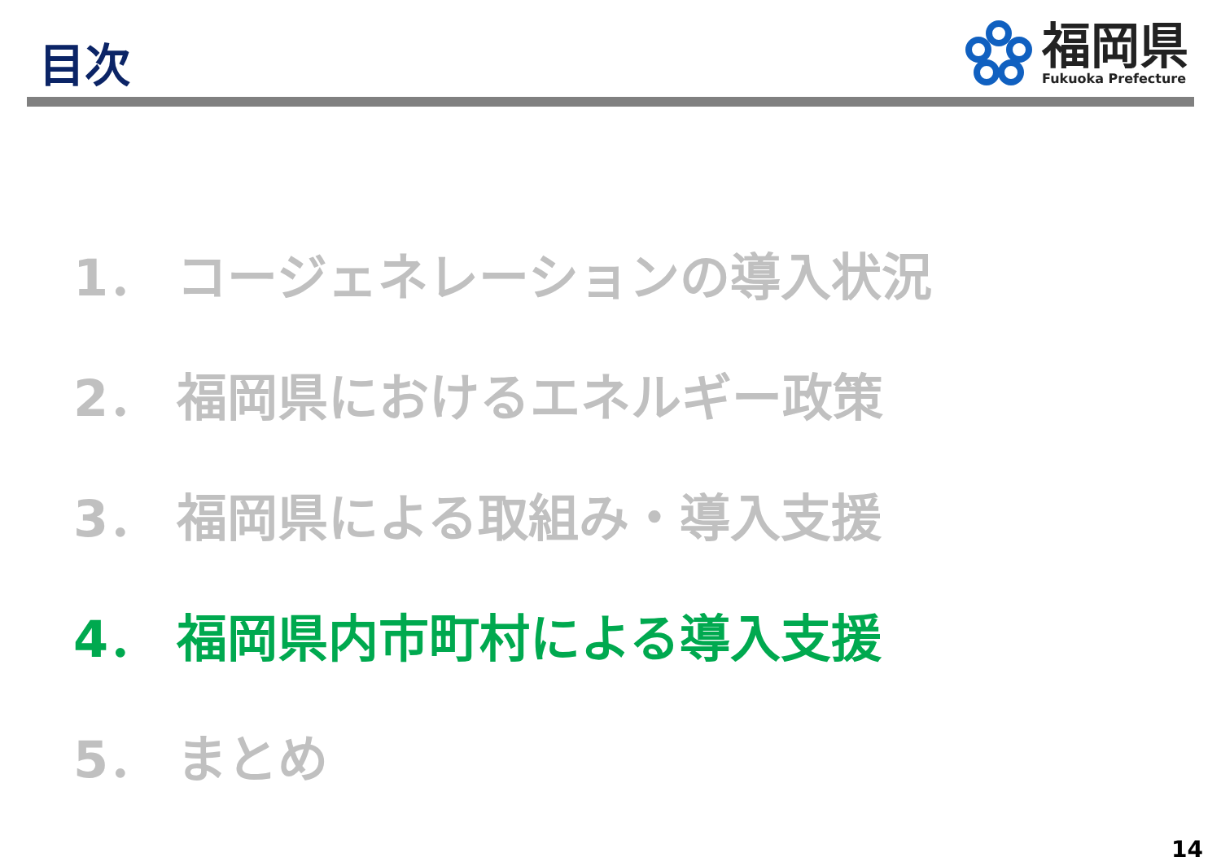目次
福岡県
Fukuoka Prefecture
1． コージェネレーションの導入状況
2． 福岡県におけるエネルギー政策
3． 福岡県による取組み・導入支援
4． 福岡県内市町村による導入支援
5． まとめ
14